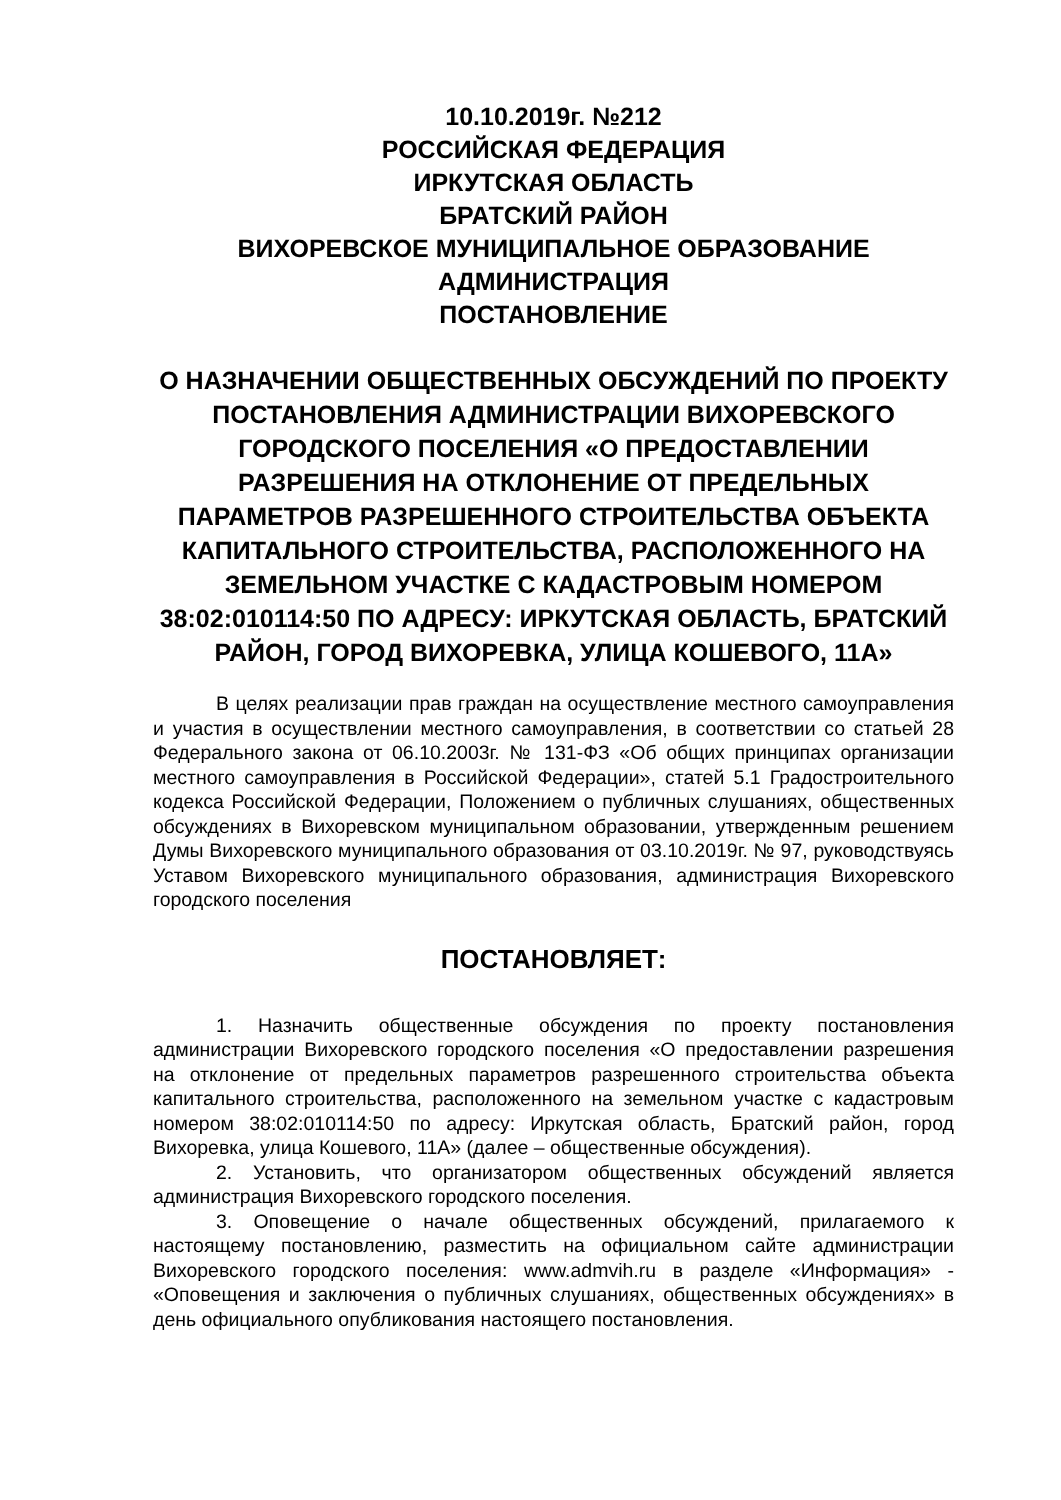10.10.2019г. №212
РОССИЙСКАЯ ФЕДЕРАЦИЯ
ИРКУТСКАЯ ОБЛАСТЬ
БРАТСКИЙ РАЙОН
ВИХОРЕВСКОЕ МУНИЦИПАЛЬНОЕ ОБРАЗОВАНИЕ
АДМИНИСТРАЦИЯ
ПОСТАНОВЛЕНИЕ
О НАЗНАЧЕНИИ ОБЩЕСТВЕННЫХ ОБСУЖДЕНИЙ ПО ПРОЕКТУ ПОСТАНОВЛЕНИЯ АДМИНИСТРАЦИИ ВИХОРЕВСКОГО ГОРОДСКОГО ПОСЕЛЕНИЯ «О ПРЕДОСТАВЛЕНИИ РАЗРЕШЕНИЯ НА ОТКЛОНЕНИЕ ОТ ПРЕДЕЛЬНЫХ ПАРАМЕТРОВ РАЗРЕШЕННОГО СТРОИТЕЛЬСТВА ОБЪЕКТА КАПИТАЛЬНОГО СТРОИТЕЛЬСТВА, РАСПОЛОЖЕННОГО НА ЗЕМЕЛЬНОМ УЧАСТКЕ С КАДАСТРОВЫМ НОМЕРОМ 38:02:010114:50 ПО АДРЕСУ: ИРКУТСКАЯ ОБЛАСТЬ, БРАТСКИЙ РАЙОН, ГОРОД ВИХОРЕВКА, УЛИЦА КОШЕВОГО, 11А»
В целях реализации прав граждан на осуществление местного самоуправления и участия в осуществлении местного самоуправления, в соответствии со статьей 28 Федерального закона от 06.10.2003г. № 131-ФЗ «Об общих принципах организации местного самоуправления в Российской Федерации», статей 5.1 Градостроительного кодекса Российской Федерации, Положением о публичных слушаниях, общественных обсуждениях в Вихоревском муниципальном образовании, утвержденным решением Думы Вихоревского муниципального образования от 03.10.2019г. № 97, руководствуясь Уставом Вихоревского муниципального образования, администрация Вихоревского городского поселения
ПОСТАНОВЛЯЕТ:
1. Назначить общественные обсуждения по проекту постановления администрации Вихоревского городского поселения «О предоставлении разрешения на отклонение от предельных параметров разрешенного строительства объекта капитального строительства, расположенного на земельном участке с кадастровым номером 38:02:010114:50 по адресу: Иркутская область, Братский район, город Вихоревка, улица Кошевого, 11А» (далее – общественные обсуждения).
2. Установить, что организатором общественных обсуждений является администрация Вихоревского городского поселения.
3. Оповещение о начале общественных обсуждений, прилагаемого к настоящему постановлению, разместить на официальном сайте администрации Вихоревского городского поселения: www.admvih.ru в разделе «Информация» - «Оповещения и заключения о публичных слушаниях, общественных обсуждениях» в день официального опубликования настоящего постановления.